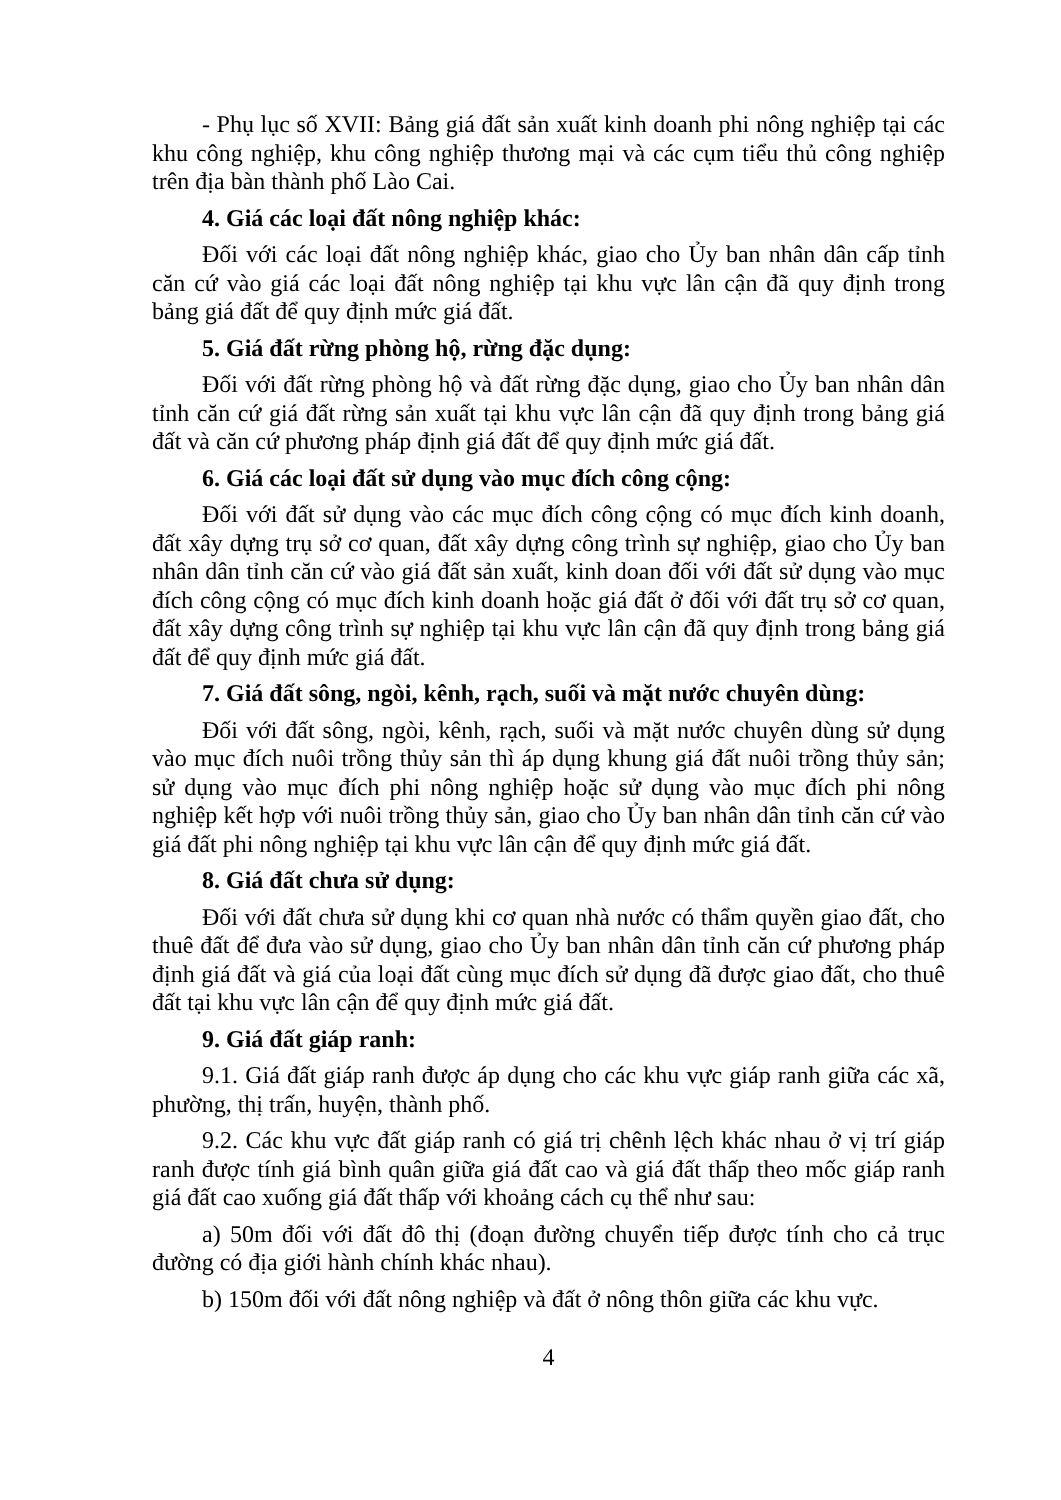- Phụ lục số XVII: Bảng giá đất sản xuất kinh doanh phi nông nghiệp tại các khu công nghiệp, khu công nghiệp thương mại và các cụm tiểu thủ công nghiệp trên địa bàn thành phố Lào Cai.
4. Giá các loại đất nông nghiệp khác:
Đối với các loại đất nông nghiệp khác, giao cho Ủy ban nhân dân cấp tỉnh căn cứ vào giá các loại đất nông nghiệp tại khu vực lân cận đã quy định trong bảng giá đất để quy định mức giá đất.
5. Giá đất rừng phòng hộ, rừng đặc dụng:
Đối với đất rừng phòng hộ và đất rừng đặc dụng, giao cho Ủy ban nhân dân tỉnh căn cứ giá đất rừng sản xuất tại khu vực lân cận đã quy định trong bảng giá đất và căn cứ phương pháp định giá đất để quy định mức giá đất.
6. Giá các loại đất sử dụng vào mục đích công cộng:
Đối với đất sử dụng vào các mục đích công cộng có mục đích kinh doanh, đất xây dựng trụ sở cơ quan, đất xây dựng công trình sự nghiệp, giao cho Ủy ban nhân dân tỉnh căn cứ vào giá đất sản xuất, kinh doan đối với đất sử dụng vào mục đích công cộng có mục đích kinh doanh hoặc giá đất ở đối với đất trụ sở cơ quan, đất xây dựng công trình sự nghiệp tại khu vực lân cận đã quy định trong bảng giá đất để quy định mức giá đất.
7. Giá đất sông, ngòi, kênh, rạch, suối và mặt nước chuyên dùng:
Đối với đất sông, ngòi, kênh, rạch, suối và mặt nước chuyên dùng sử dụng vào mục đích nuôi trồng thủy sản thì áp dụng khung giá đất nuôi trồng thủy sản; sử dụng vào mục đích phi nông nghiệp hoặc sử dụng vào mục đích phi nông nghiệp kết hợp với nuôi trồng thủy sản, giao cho Ủy ban nhân dân tỉnh căn cứ vào giá đất phi nông nghiệp tại khu vực lân cận để quy định mức giá đất.
8. Giá đất chưa sử dụng:
Đối với đất chưa sử dụng khi cơ quan nhà nước có thẩm quyền giao đất, cho thuê đất để đưa vào sử dụng, giao cho Ủy ban nhân dân tỉnh căn cứ phương pháp định giá đất và giá của loại đất cùng mục đích sử dụng đã được giao đất, cho thuê đất tại khu vực lân cận để quy định mức giá đất.
9. Giá đất giáp ranh:
9.1. Giá đất giáp ranh được áp dụng cho các khu vực giáp ranh giữa các xã, phường, thị trấn, huyện, thành phố.
9.2. Các khu vực đất giáp ranh có giá trị chênh lệch khác nhau ở vị trí giáp ranh được tính giá bình quân giữa giá đất cao và giá đất thấp theo mốc giáp ranh giá đất cao xuống giá đất thấp với khoảng cách cụ thể như sau:
a) 50m đối với đất đô thị (đoạn đường chuyển tiếp được tính cho cả trục đường có địa giới hành chính khác nhau).
b) 150m đối với đất nông nghiệp và đất ở nông thôn giữa các khu vực.
4